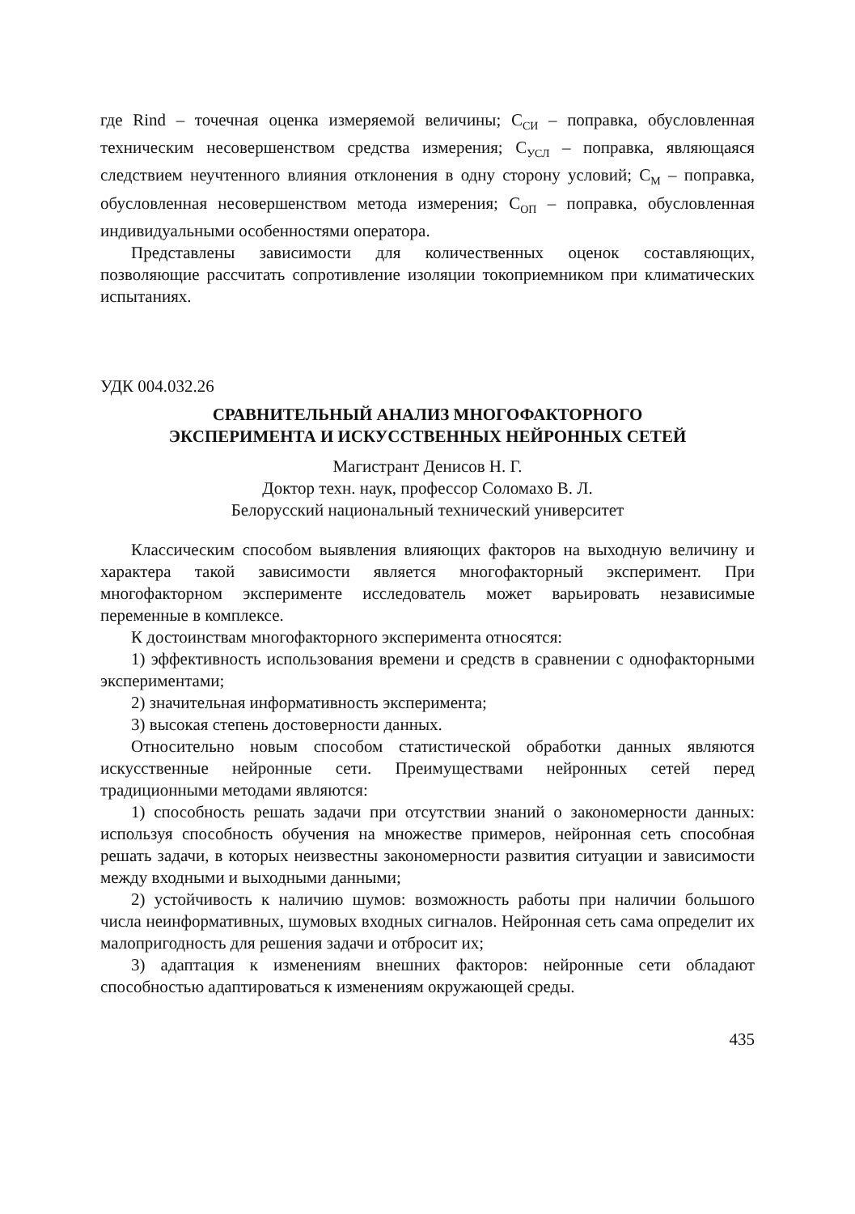где Rind – точечная оценка измеряемой величины; С<sub>СИ</sub> – поправка, обусловленная техническим несовершенством средства измерения; С<sub>УСЛ</sub> – поправка, являющаяся следствием неучтенного влияния отклонения в одну сторону условий; С<sub>М</sub> – поправка, обусловленная несовершенством метода измерения; С<sub>ОП</sub> – поправка, обусловленная индивидуальными особенностями оператора.
Представлены зависимости для количественных оценок составляющих, позволяющие рассчитать сопротивление изоляции токоприемником при климатических испытаниях.
УДК 004.032.26
СРАВНИТЕЛЬНЫЙ АНАЛИЗ МНОГОФАКТОРНОГО
ЭКСПЕРИМЕНТА И ИСКУССТВЕННЫХ НЕЙРОННЫХ СЕТЕЙ
Магистрант Денисов Н. Г.
Доктор техн. наук, профессор Соломахо В. Л.
Белорусский национальный технический университет
Классическим способом выявления влияющих факторов на выходную величину и характера такой зависимости является многофакторный эксперимент. При многофакторном эксперименте исследователь может варьировать независимые переменные в комплексе.
К достоинствам многофакторного эксперимента относятся:
1) эффективность использования времени и средств в сравнении с однофакторными экспериментами;
2) значительная информативность эксперимента;
3) высокая степень достоверности данных.
Относительно новым способом статистической обработки данных являются искусственные нейронные сети. Преимуществами нейронных сетей перед традиционными методами являются:
1) способность решать задачи при отсутствии знаний о закономерности данных: используя способность обучения на множестве примеров, нейронная сеть способная решать задачи, в которых неизвестны закономерности развития ситуации и зависимости между входными и выходными данными;
2) устойчивость к наличию шумов: возможность работы при наличии большого числа неинформативных, шумовых входных сигналов. Нейронная сеть сама определит их малопригодность для решения задачи и отбросит их;
3) адаптация к изменениям внешних факторов: нейронные сети обладают способностью адаптироваться к изменениям окружающей среды.
435